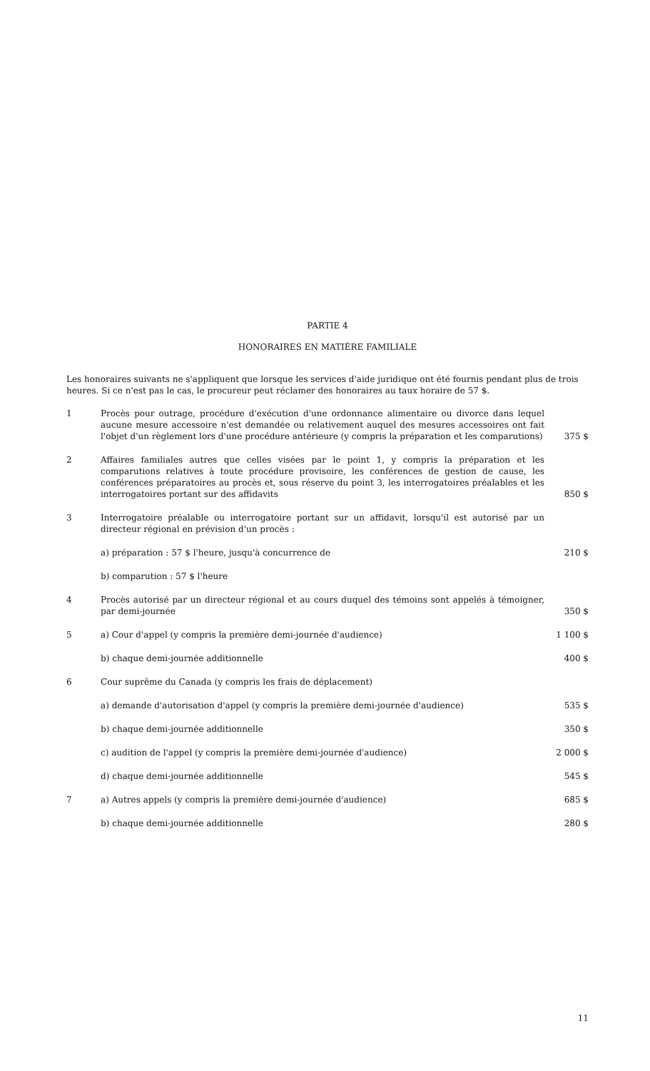PARTIE 4
HONORAIRES EN MATIÈRE FAMILIALE
Les honoraires suivants ne s'appliquent que lorsque les services d'aide juridique ont été fournis pendant plus de trois heures. Si ce n'est pas le cas, le procureur peut réclamer des honoraires au taux horaire de 57 $.
| 1 | Procès pour outrage, procédure d'exécution d'une ordonnance alimentaire ou divorce dans lequel aucune mesure accessoire n'est demandée ou relativement auquel des mesures accessoires ont fait l'objet d'un règlement lors d'une procédure antérieure (y compris la préparation et les comparutions) | 375 $ |
| 2 | Affaires familiales autres que celles visées par le point 1, y compris la préparation et les comparutions relatives à toute procédure provisoire, les conférences de gestion de cause, les conférences préparatoires au procès et, sous réserve du point 3, les interrogatoires préalables et les interrogatoires portant sur des affidavits | 850 $ |
| 3 | Interrogatoire préalable ou interrogatoire portant sur un affidavit, lorsqu'il est autorisé par un directeur régional en prévision d'un procès : | |
| | a) préparation : 57 $ l'heure, jusqu'à concurrence de | 210 $ |
| | b) comparution : 57 $ l'heure | |
| 4 | Procès autorisé par un directeur régional et au cours duquel des témoins sont appelés à témoigner, par demi-journée | 350 $ |
| 5 | a) Cour d'appel (y compris la première demi-journée d'audience) | 1 100 $ |
| | b) chaque demi-journée additionnelle | 400 $ |
| 6 | Cour suprême du Canada (y compris les frais de déplacement) | |
| | a) demande d'autorisation d'appel (y compris la première demi-journée d'audience) | 535 $ |
| | b) chaque demi-journée additionnelle | 350 $ |
| | c) audition de l'appel (y compris la première demi-journée d'audience) | 2 000 $ |
| | d) chaque demi-journée additionnelle | 545 $ |
| 7 | a) Autres appels (y compris la première demi-journée d'audience) | 685 $ |
| | b) chaque demi-journée additionnelle | 280 $ |
11